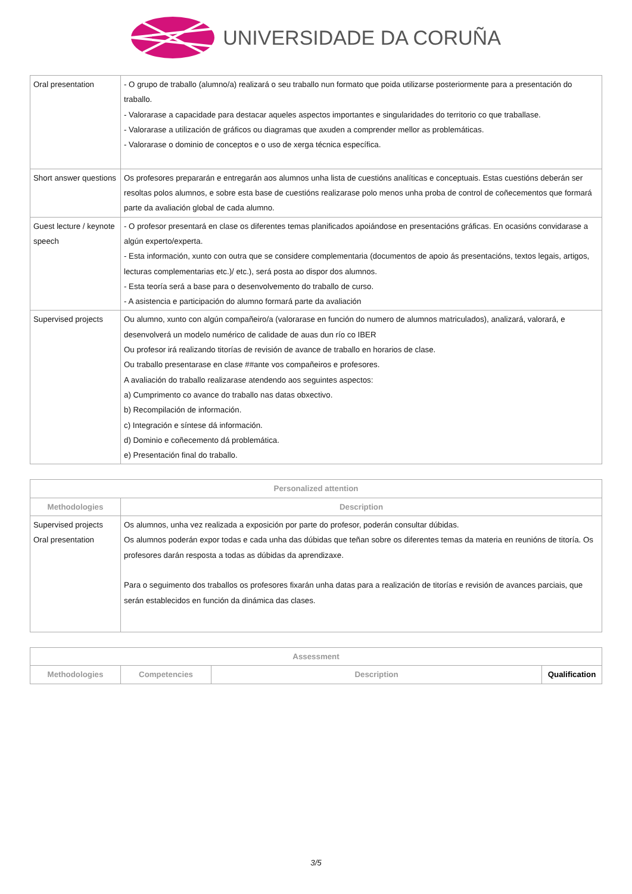UNIVERSIDADE DA CORUÑA
| Oral presentation | - O grupo de traballo (alumno/a) realizará o seu traballo nun formato que poida utilizarse posteriormente para a presentación do traballo. - Valorarase a capacidade para destacar aqueles aspectos importantes e singularidades do territorio co que traballase. - Valorarase a utilización de gráficos ou diagramas que axuden a comprender mellor as problemáticas. - Valorarase o dominio de conceptos e o uso de xerga técnica específica. |
| Short answer questions | Os profesores prepararán e entregarán aos alumnos unha lista de cuestións analíticas e conceptuais. Estas cuestións deberán ser resoltas polos alumnos, e sobre esta base de cuestións realizarase polo menos unha proba de control de coñecementos que formará parte da avaliación global de cada alumno. |
| Guest lecture / keynote speech | - O profesor presentará en clase os diferentes temas planificados apoiándose en presentacións gráficas. En ocasións convidarase a algún experto/experta. - Esta información, xunto con outra que se considere complementaria (documentos de apoio ás presentacións, textos legais, artigos, lecturas complementarias etc.)/ etc.), será posta ao dispor dos alumnos. - Esta teoría será a base para o desenvolvemento do traballo de curso. - A asistencia e participación do alumno formará parte da avaliación |
| Supervised projects | Ou alumno, xunto con algún compañeiro/a (valorarase en función do numero de alumnos matriculados), analizará, valorará, e desenvolverá un modelo numérico de calidade de auas dun río co IBER Ou profesor irá realizando titorías de revisión de avance de traballo en horarios de clase. Ou traballo presentarase en clase ##ante vos compañeiros e profesores. A avaliación do traballo realizarase atendendo aos seguintes aspectos: a) Cumprimento co avance do traballo nas datas obxectivo. b) Recompilación de información. c) Integración e síntese dá información. d) Dominio e coñecemento dá problemática. e) Presentación final do traballo. |
| Personalized attention | |
| --- | --- |
| Methodologies | Description |
| Supervised projects Oral presentation | Os alumnos, unha vez realizada a exposición por parte do profesor, poderán consultar dúbidas. Os alumnos poderán expor todas e cada unha das dúbidas que teñan sobre os diferentes temas da materia en reunións de titoría. Os profesores darán resposta a todas as dúbidas da aprendizaxe. Para o seguimento dos traballos os profesores fixarán unha datas para a realización de titorías e revisión de avances parciais, que serán establecidos en función da dinámica das clases. |
| Assessment | | | |
| --- | --- | --- | --- |
| Methodologies | Competencies | Description | Qualification |
3/5